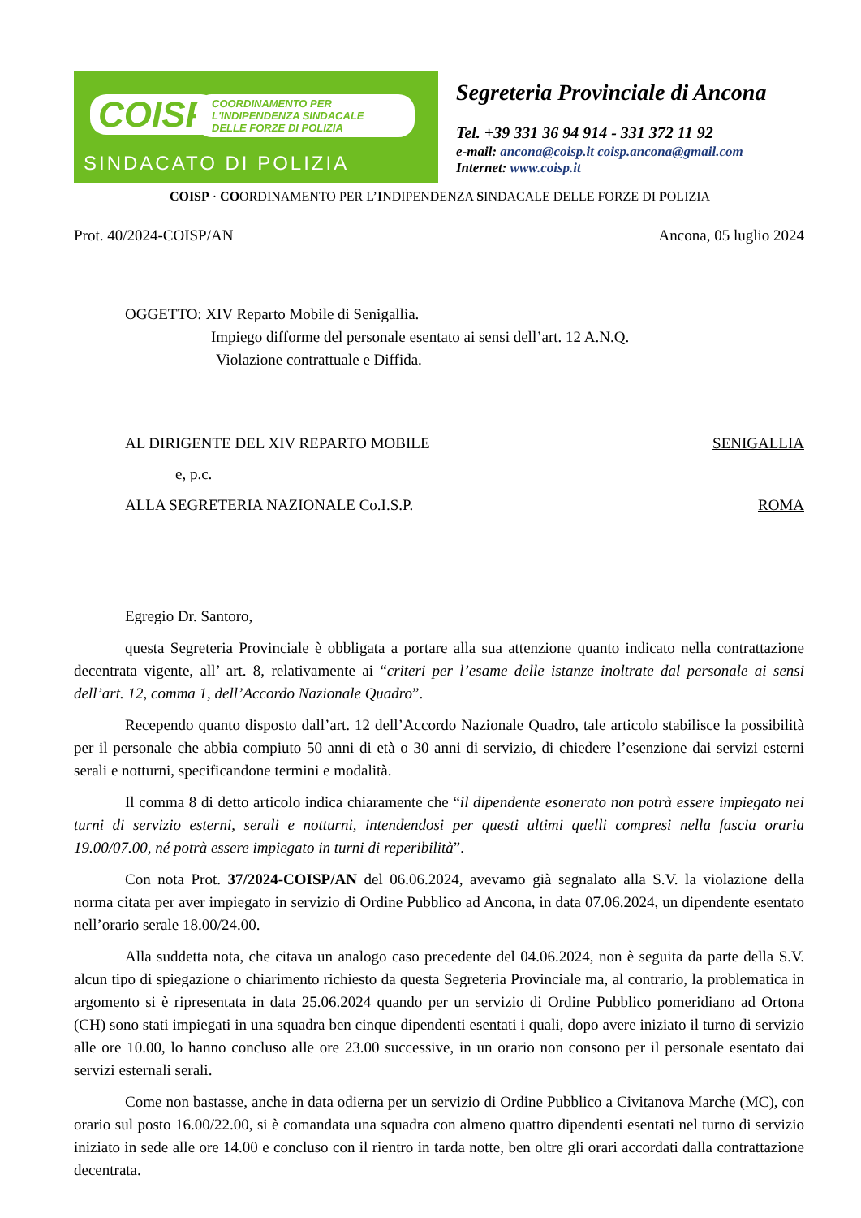COISP COORDINAMENTO PER L'INDIPENDENZA SINDACALE DELLE FORZE DI POLIZIA
SINDACATO DI POLIZIA
Segreteria Provinciale di Ancona
Tel. +39 331 36 94 914 - 331 372 11 92
e-mail: ancona@coisp.it coisp.ancona@gmail.com
Internet: www.coisp.it
COISP · COORDINAMENTO PER L’INDIPENDENZA SINDACALE DELLE FORZE DI POLIZIA
Prot. 40/2024-COISP/AN Ancona, 05 luglio 2024
OGGETTO: XIV Reparto Mobile di Senigallia.
Impiego difforme del personale esentato ai sensi dell’art. 12 A.N.Q.
Violazione contrattuale e Diffida.
AL DIRIGENTE DEL XIV REPARTO MOBILE SENIGALLIA
e, p.c.
ALLA SEGRETERIA NAZIONALE Co.I.S.P. ROMA
Egregio Dr. Santoro,
questa Segreteria Provinciale è obbligata a portare alla sua attenzione quanto indicato nella contrattazione decentrata vigente, all’ art. 8, relativamente ai “criteri per l’esame delle istanze inoltrate dal personale ai sensi dell’art. 12, comma 1, dell’Accordo Nazionale Quadro”.
Recependo quanto disposto dall’art. 12 dell’Accordo Nazionale Quadro, tale articolo stabilisce la possibilità per il personale che abbia compiuto 50 anni di età o 30 anni di servizio, di chiedere l’esenzione dai servizi esterni serali e notturni, specificandone termini e modalità.
Il comma 8 di detto articolo indica chiaramente che “il dipendente esonerato non potrà essere impiegato nei turni di servizio esterni, serali e notturni, intendendosi per questi ultimi quelli compresi nella fascia oraria 19.00/07.00, né potrà essere impiegato in turni di reperibilità”.
Con nota Prot. 37/2024-COISP/AN del 06.06.2024, avevamo già segnalato alla S.V. la violazione della norma citata per aver impiegato in servizio di Ordine Pubblico ad Ancona, in data 07.06.2024, un dipendente esentato nell’orario serale 18.00/24.00.
Alla suddetta nota, che citava un analogo caso precedente del 04.06.2024, non è seguita da parte della S.V. alcun tipo di spiegazione o chiarimento richiesto da questa Segreteria Provinciale ma, al contrario, la problematica in argomento si è ripresentata in data 25.06.2024 quando per un servizio di Ordine Pubblico pomeridiano ad Ortona (CH) sono stati impiegati in una squadra ben cinque dipendenti esentati i quali, dopo avere iniziato il turno di servizio alle ore 10.00, lo hanno concluso alle ore 23.00 successive, in un orario non consono per il personale esentato dai servizi esternali serali.
Come non bastasse, anche in data odierna per un servizio di Ordine Pubblico a Civitanova Marche (MC), con orario sul posto 16.00/22.00, si è comandata una squadra con almeno quattro dipendenti esentati nel turno di servizio iniziato in sede alle ore 14.00 e concluso con il rientro in tarda notte, ben oltre gli orari accordati dalla contrattazione decentrata.